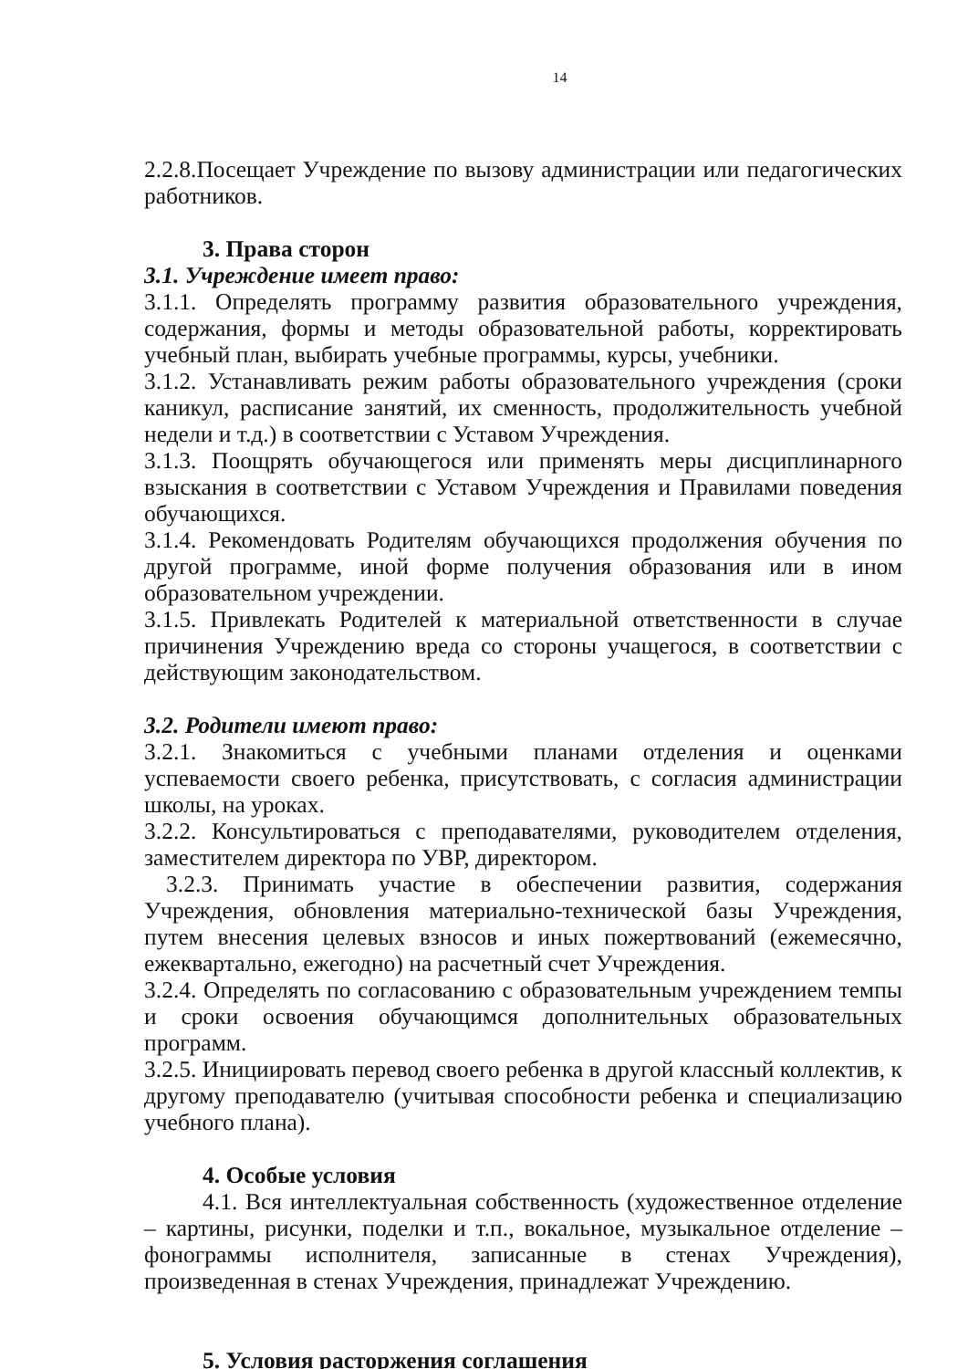14
2.2.8.Посещает Учреждение по вызову администрации или педагогических работников.
3. Права сторон
3.1. Учреждение имеет право:
3.1.1. Определять программу развития образовательного учреждения, содержания, формы и методы образовательной работы, корректировать учебный план, выбирать учебные программы, курсы, учебники.
3.1.2. Устанавливать режим работы образовательного учреждения (сроки каникул, расписание занятий, их сменность, продолжительность учебной недели и т.д.) в соответствии с Уставом Учреждения.
3.1.3. Поощрять обучающегося или применять меры дисциплинарного взыскания в соответствии с Уставом Учреждения и Правилами поведения обучающихся.
3.1.4. Рекомендовать Родителям обучающихся продолжения обучения по другой программе, иной форме получения образования или в ином образовательном учреждении.
3.1.5. Привлекать Родителей к материальной ответственности в случае причинения Учреждению вреда со стороны учащегося, в соответствии с действующим законодательством.
3.2. Родители имеют право:
3.2.1. Знакомиться с учебными планами отделения и оценками успеваемости своего ребенка, присутствовать, с согласия администрации школы, на уроках.
3.2.2. Консультироваться с преподавателями, руководителем отделения, заместителем директора по УВР, директором.
3.2.3. Принимать участие в обеспечении развития, содержания Учреждения, обновления материально-технической базы Учреждения, путем внесения целевых взносов и иных пожертвований (ежемесячно, ежеквартально, ежегодно) на расчетный счет Учреждения.
3.2.4. Определять по согласованию с образовательным учреждением темпы и сроки освоения обучающимся дополнительных образовательных программ.
3.2.5. Инициировать перевод своего ребенка в другой классный коллектив, к другому преподавателю (учитывая способности ребенка и специализацию учебного плана).
4. Особые условия
4.1. Вся интеллектуальная собственность (художественное отделение – картины, рисунки, поделки и т.п., вокальное, музыкальное отделение – фонограммы исполнителя, записанные в стенах Учреждения), произведенная в стенах Учреждения, принадлежат Учреждению.
5. Условия расторжения соглашения